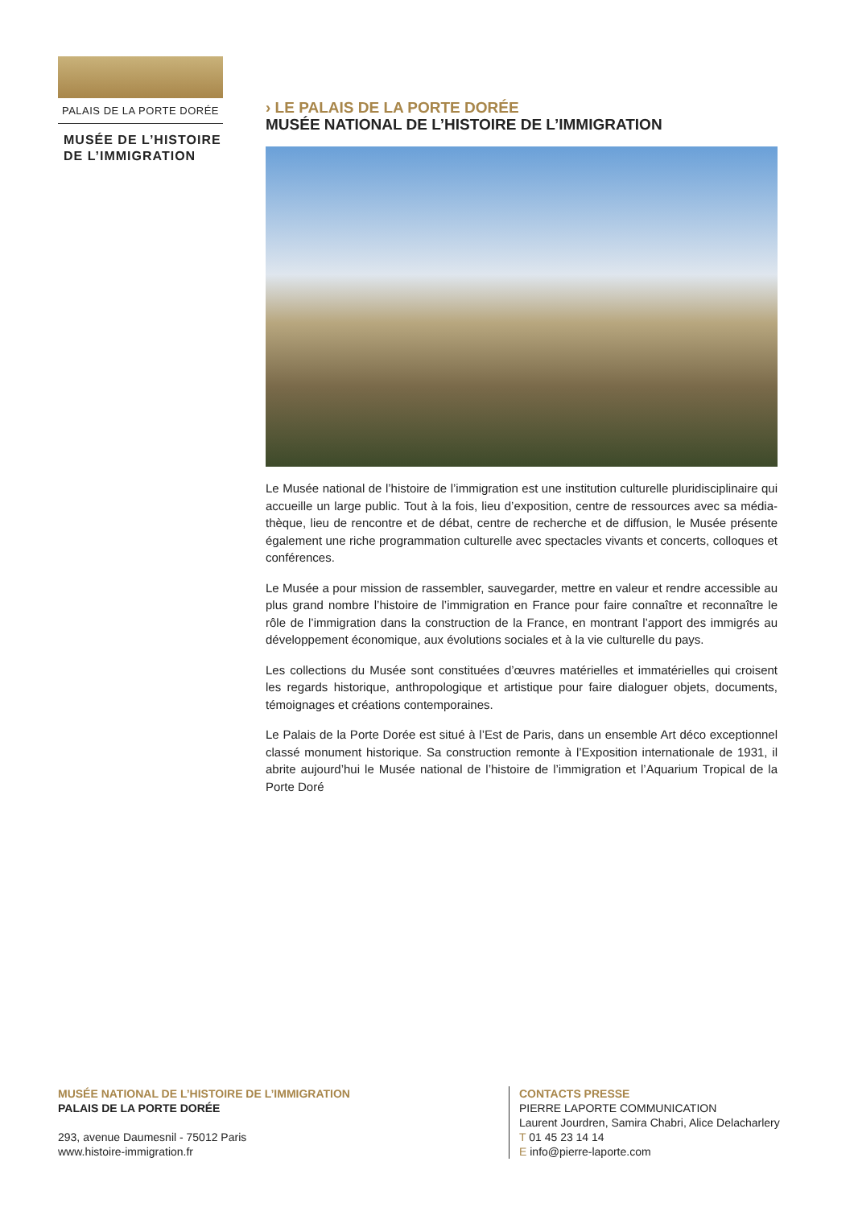PALAIS DE LA PORTE DORÉE
MUSÉE DE L’HISTOIRE
DE L’IMMIGRATION
› LE PALAIS DE LA PORTE DORÉE
MUSÉE NATIONAL DE L’HISTOIRE DE L’IMMIGRATION
Le Musée national de l’histoire de l’immigration est une institution culturelle pluridisciplinaire qui accueille un large public. Tout à la fois, lieu d’exposition, centre de ressources avec sa média­thèque, lieu de rencontre et de débat, centre de recherche et de diffusion, le Musée présente également une riche programmation culturelle avec spectacles vivants et concerts, colloques et conférences.
Le Musée a pour mission de rassembler, sauvegarder, mettre en valeur et rendre accessible au plus grand nombre l’histoire de l’immigration en France pour faire connaître et reconnaître le rôle de l’immigration dans la construction de la France, en montrant l’apport des immigrés au développement économique, aux évolutions sociales et à la vie culturelle du pays.
Les collections du Musée sont constituées d’œuvres matérielles et immatérielles qui croisent les regards historique, anthropologique et artistique pour faire dialoguer objets, documents, témoi­gnages et créations contemporaines.
Le Palais de la Porte Dorée est situé à l’Est de Paris, dans un ensemble Art déco exceptionnel classé monument historique. Sa construction remonte à l’Exposition internationale de 1931, il abrite au­jourd’hui le Musée national de l’histoire de l’immigration et l’Aquarium Tropical de la Porte Doré
MUSÉE NATIONAL DE L’HISTOIRE DE L’IMMIGRATION
PALAIS DE LA PORTE DORÉE
293, avenue Daumesnil - 75012 Paris
www.histoire-immigration.fr
CONTACTS PRESSE
PIERRE LAPORTE COMMUNICATION
Laurent Jourdren, Samira Chabri, Alice Delacharlery
T 01 45 23 14 14
E info@pierre-laporte.com